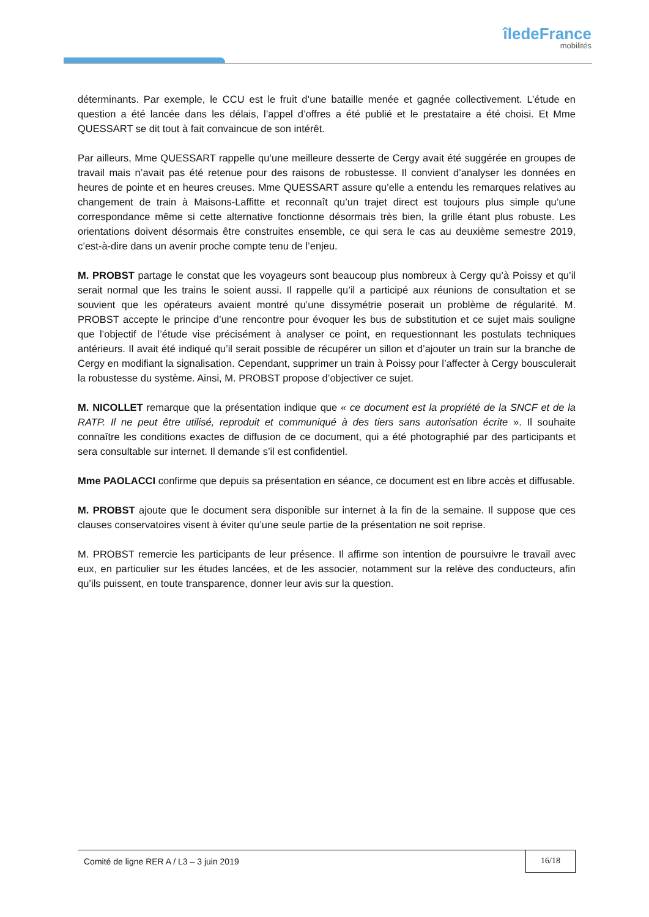îledeFrance
mobilités
déterminants. Par exemple, le CCU est le fruit d’une bataille menée et gagnée collectivement. L’étude en question a été lancée dans les délais, l’appel d’offres a été publié et le prestataire a été choisi. Et Mme QUESSART se dit tout à fait convaincue de son intérêt.
Par ailleurs, Mme QUESSART rappelle qu’une meilleure desserte de Cergy avait été suggérée en groupes de travail mais n’avait pas été retenue pour des raisons de robustesse. Il convient d’analyser les données en heures de pointe et en heures creuses. Mme QUESSART assure qu’elle a entendu les remarques relatives au changement de train à Maisons-Laffitte et reconnaît qu’un trajet direct est toujours plus simple qu’une correspondance même si cette alternative fonctionne désormais très bien, la grille étant plus robuste. Les orientations doivent désormais être construites ensemble, ce qui sera le cas au deuxième semestre 2019, c’est-à-dire dans un avenir proche compte tenu de l’enjeu.
M. PROBST partage le constat que les voyageurs sont beaucoup plus nombreux à Cergy qu’à Poissy et qu’il serait normal que les trains le soient aussi. Il rappelle qu’il a participé aux réunions de consultation et se souvient que les opérateurs avaient montré qu’une dissymétrie poserait un problème de régularité. M. PROBST accepte le principe d’une rencontre pour évoquer les bus de substitution et ce sujet mais souligne que l’objectif de l’étude vise précisément à analyser ce point, en requestionnant les postulats techniques antérieurs. Il avait été indiqué qu’il serait possible de récupérer un sillon et d’ajouter un train sur la branche de Cergy en modifiant la signalisation. Cependant, supprimer un train à Poissy pour l’affecter à Cergy bousculerait la robustesse du système. Ainsi, M. PROBST propose d’objectiver ce sujet.
M. NICOLLET remarque que la présentation indique que « ce document est la propriété de la SNCF et de la RATP. Il ne peut être utilisé, reproduit et communiqué à des tiers sans autorisation écrite ». Il souhaite connaître les conditions exactes de diffusion de ce document, qui a été photographié par des participants et sera consultable sur internet. Il demande s’il est confidentiel.
Mme PAOLACCI confirme que depuis sa présentation en séance, ce document est en libre accès et diffusable.
M. PROBST ajoute que le document sera disponible sur internet à la fin de la semaine. Il suppose que ces clauses conservatoires visent à éviter qu’une seule partie de la présentation ne soit reprise.
M. PROBST remercie les participants de leur présence. Il affirme son intention de poursuivre le travail avec eux, en particulier sur les études lancées, et de les associer, notamment sur la relève des conducteurs, afin qu’ils puissent, en toute transparence, donner leur avis sur la question.
Comité de ligne RER A / L3 – 3 juin 2019
16/18